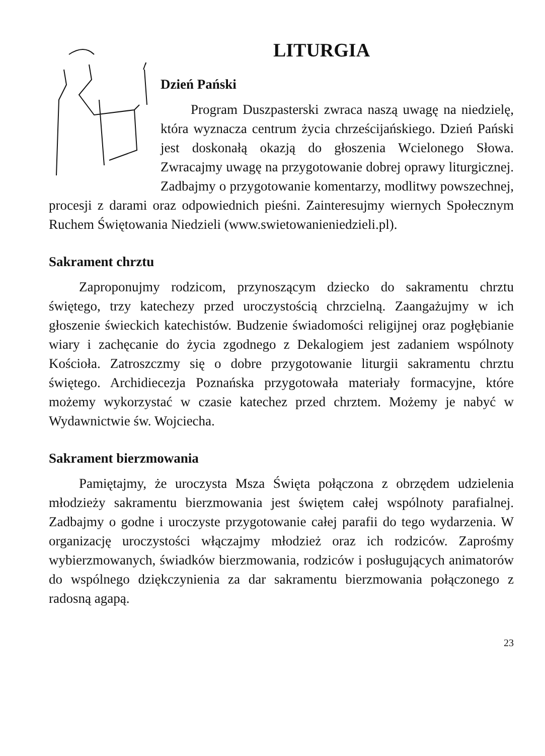LITURGIA
Dzień Pański
Program Duszpasterski zwraca naszą uwagę na niedzielę, która wyznacza centrum życia chrześcijańskiego. Dzień Pański jest doskonałą okazją do głoszenia Wcielonego Słowa. Zwracajmy uwagę na przygotowanie dobrej oprawy liturgicznej. Zadbajmy o przygotowanie komentarzy, modlitwy powszechnej, procesji z darami oraz odpowiednich pieśni. Zainteresujmy wiernych Społecznym Ruchem Świętowania Niedzieli (www.swietowanieniedzieli.pl).
Sakrament chrztu
Zaproponujmy rodzicom, przynoszącym dziecko do sakramentu chrztu świętego, trzy katechezy przed uroczystością chrzcielną. Zaangażujmy w ich głoszenie świeckich katechistów. Budzenie świadomości religijnej oraz pogłębianie wiary i zachęcanie do życia zgodnego z Dekalogiem jest zadaniem wspólnoty Kościoła. Zatroszczmy się o dobre przygotowanie liturgii sakramentu chrztu świętego. Archidiecezja Poznańska przygotowała materiały formacyjne, które możemy wykorzystać w czasie katechez przed chrztem. Możemy je nabyć w Wydawnictwie św. Wojciecha.
Sakrament bierzmowania
Pamiętajmy, że uroczysta Msza Święta połączona z obrzędem udzielenia młodzieży sakramentu bierzmowania jest świętem całej wspólnoty parafialnej. Zadbajmy o godne i uroczyste przygotowanie całej parafii do tego wydarzenia. W organizację uroczystości włączajmy młodzież oraz ich rodziców. Zaprośmy wybierzmowanych, świadków bierzmowania, rodziców i posługujących animatorów do wspólnego dziękczynienia za dar sakramentu bierzmowania połączonego z radosną agapą.
23